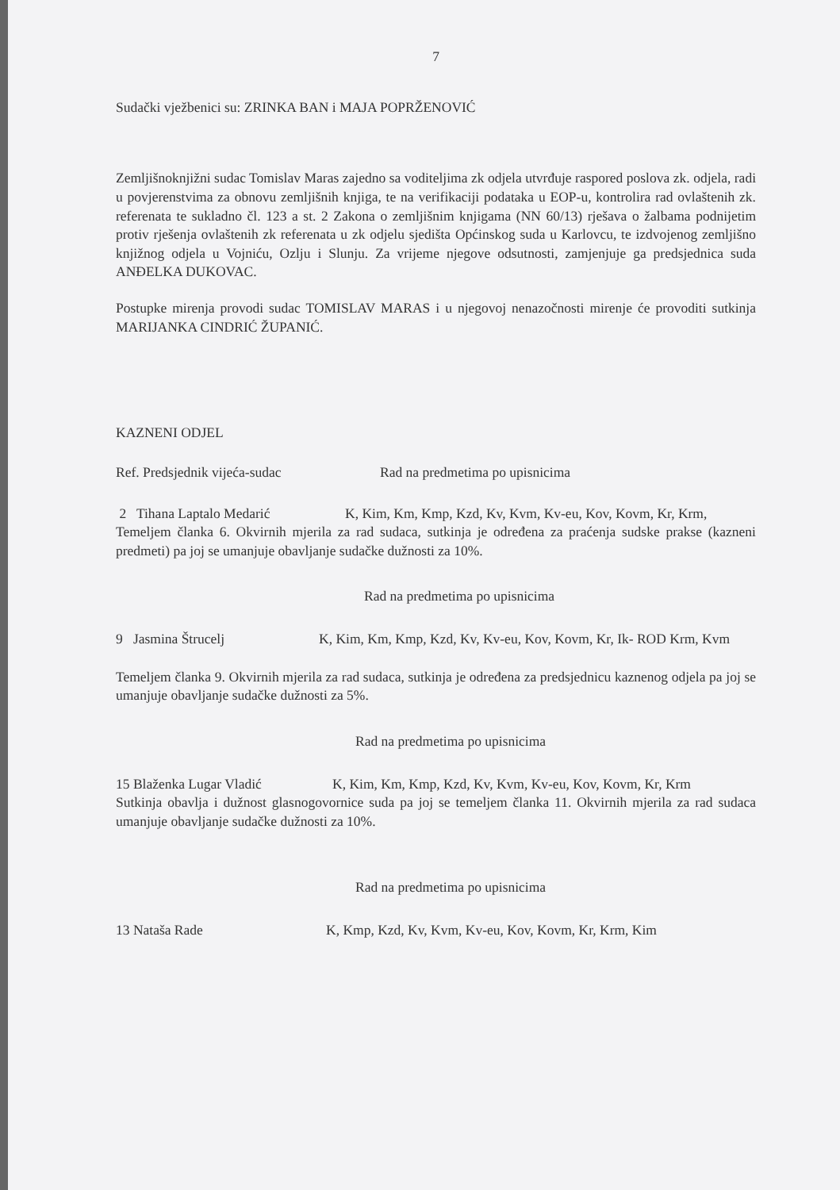7
Sudački vježbenici su: ZRINKA BAN i MAJA POPRŽENOVIĆ
Zemljišnoknjižni sudac Tomislav Maras zajedno sa voditeljima zk odjela utvrđuje raspored poslova zk. odjela, radi u povjerenstvima za obnovu zemljišnih knjiga, te na verifikaciji podataka u EOP-u, kontrolira rad ovlaštenih zk. referenata te sukladno čl. 123 a st. 2 Zakona o zemljišnim knjigama (NN 60/13) rješava o žalbama podnijetim protiv rješenja ovlaštenih zk referenata u zk odjelu sjedišta Općinskog suda u Karlovcu, te izdvojenog zemljišno knjižnog odjela u Vojniću, Ozlju i Slunju. Za vrijeme njegove odsutnosti, zamjenjuje ga predsjednica suda ANĐELKA DUKOVAC.
Postupke mirenja provodi sudac TOMISLAV MARAS i u njegovoj nenazočnosti mirenje će provoditi sutkinja MARIJANKA CINDRIĆ ŽUPANIĆ.
KAZNENI ODJEL
Ref. Predsjednik vijeća-sudac Rad na predmetima po upisnicima
2 Tihana Laptalo Medarić K, Kim, Km, Kmp, Kzd, Kv, Kvm, Kv-eu, Kov, Kovm, Kr, Krm,
Temeljem članka 6. Okvirnih mjerila za rad sudaca, sutkinja je određena za praćenja sudske prakse (kazneni predmeti) pa joj se umanjuje obavljanje sudačke dužnosti za 10%.
Rad na predmetima po upisnicima
9 Jasmina Štrucelj K, Kim, Km, Kmp, Kzd, Kv, Kv-eu, Kov, Kovm, Kr, Ik- ROD Krm, Kvm
Temeljem članka 9. Okvirnih mjerila za rad sudaca, sutkinja je određena za predsjednicu kaznenog odjela pa joj se umanjuje obavljanje sudačke dužnosti za 5%.
Rad na predmetima po upisnicima
15 Blaženka Lugar Vladić K, Kim, Km, Kmp, Kzd, Kv, Kvm, Kv-eu, Kov, Kovm, Kr, Krm
Sutkinja obavlja i dužnost glasnogovornice suda pa joj se temeljem članka 11. Okvirnih mjerila za rad sudaca umanjuje obavljanje sudačke dužnosti za 10%.
Rad na predmetima po upisnicima
13 Nataša Rade K, Kmp, Kzd, Kv, Kvm, Kv-eu, Kov, Kovm, Kr, Krm, Kim